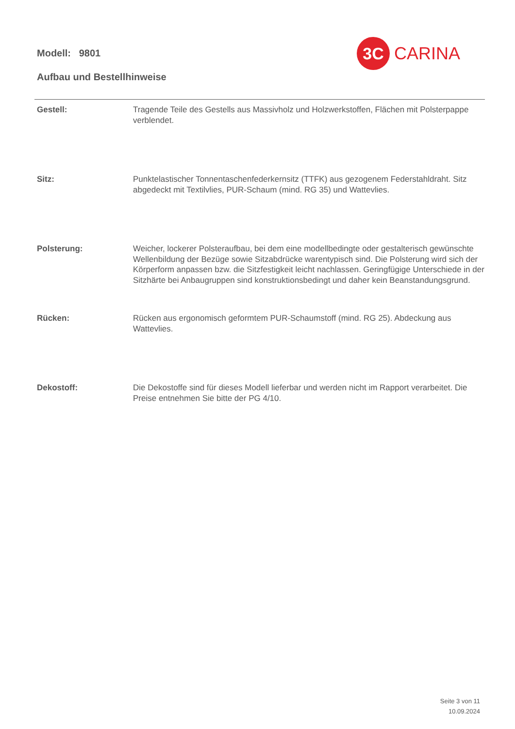Modell: 9801
Aufbau und Bestellhinweise
3C
CARINA
Gestell: Tragende Teile des Gestells aus Massivholz und Holzwerkstoffen, Flächen mit Polsterpappe verblendet.
Sitz: Punktelastischer Tonnentaschenfederkernsitz (TTFK) aus gezogenem Federstahldraht. Sitz abgedeckt mit Textilvlies, PUR-Schaum (mind. RG 35) und Wattevlies.
Polsterung: Weicher, lockerer Polsteraufbau, bei dem eine modellbedingte oder gestalterisch gewünschte Wellenbildung der Bezüge sowie Sitzabdrücke warentypisch sind. Die Polsterung wird sich der Körperform anpassen bzw. die Sitzfestigkeit leicht nachlassen. Geringfügige Unterschiede in der Sitzhärte bei Anbaugruppen sind konstruktionsbedingt und daher kein Beanstandungsgrund.
Rücken: Rücken aus ergonomisch geformtem PUR-Schaumstoff (mind. RG 25). Abdeckung aus Wattevlies.
Dekostoff: Die Dekostoffe sind für dieses Modell lieferbar und werden nicht im Rapport verarbeitet. Die Preise entnehmen Sie bitte der PG 4/10.
Seite 3 von 11
10.09.2024